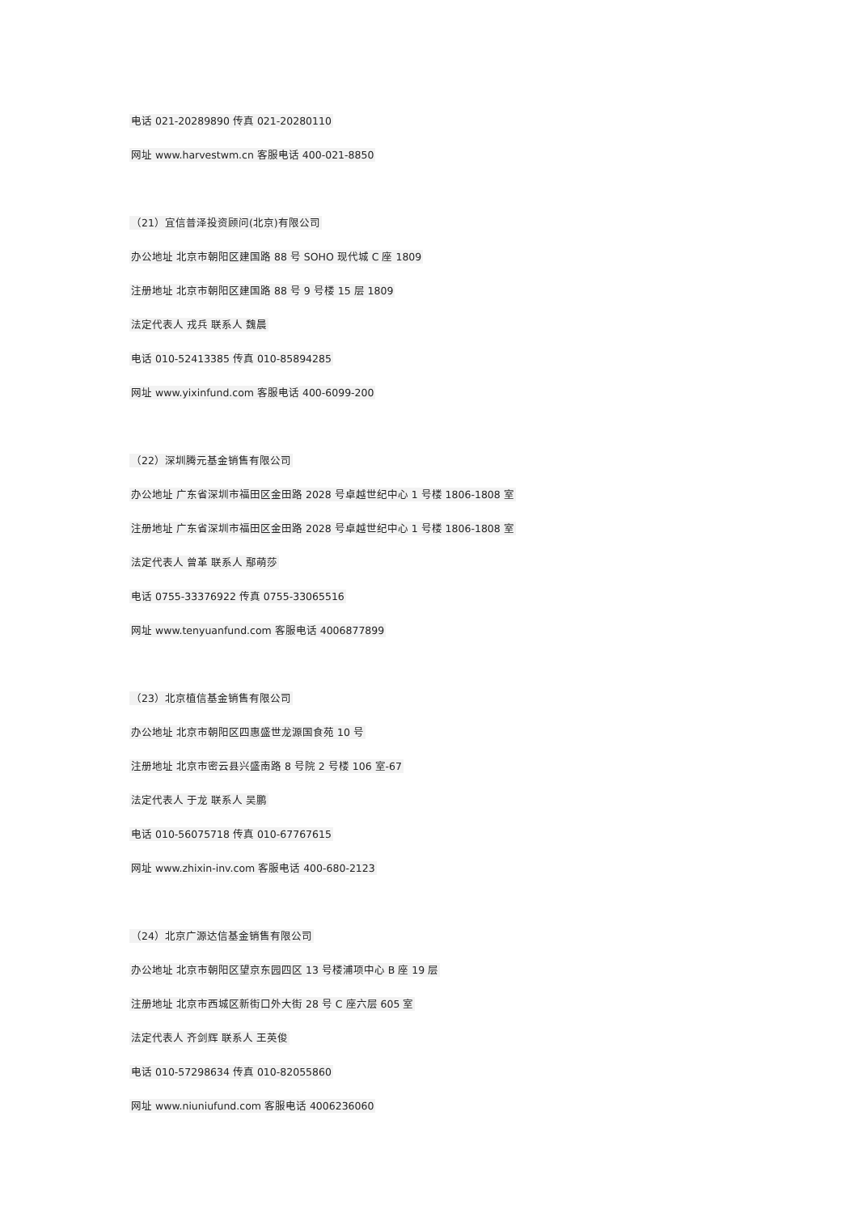电话 021-20289890 传真 021-20280110
网址 www.harvestwm.cn 客服电话 400-021-8850
（21）宜信普泽投资顾问(北京)有限公司
办公地址 北京市朝阳区建国路 88 号 SOHO 现代城 C 座 1809
注册地址 北京市朝阳区建国路 88 号 9 号楼 15 层 1809
法定代表人 戎兵 联系人 魏晨
电话 010-52413385 传真 010-85894285
网址 www.yixinfund.com 客服电话 400-6099-200
（22）深圳腾元基金销售有限公司
办公地址 广东省深圳市福田区金田路 2028 号卓越世纪中心 1 号楼 1806-1808 室
注册地址 广东省深圳市福田区金田路 2028 号卓越世纪中心 1 号楼 1806-1808 室
法定代表人 曾革 联系人 鄢萌莎
电话 0755-33376922 传真 0755-33065516
网址 www.tenyuanfund.com 客服电话 4006877899
（23）北京植信基金销售有限公司
办公地址 北京市朝阳区四惠盛世龙源国食苑 10 号
注册地址 北京市密云县兴盛南路 8 号院 2 号楼 106 室-67
法定代表人 于龙 联系人 吴鹏
电话 010-56075718 传真 010-67767615
网址 www.zhixin-inv.com 客服电话 400-680-2123
（24）北京广源达信基金销售有限公司
办公地址 北京市朝阳区望京东园四区 13 号楼浦项中心 B 座 19 层
注册地址 北京市西城区新街口外大街 28 号 C 座六层 605 室
法定代表人 齐剑辉 联系人 王英俊
电话 010-57298634 传真 010-82055860
网址 www.niuniufund.com 客服电话 4006236060